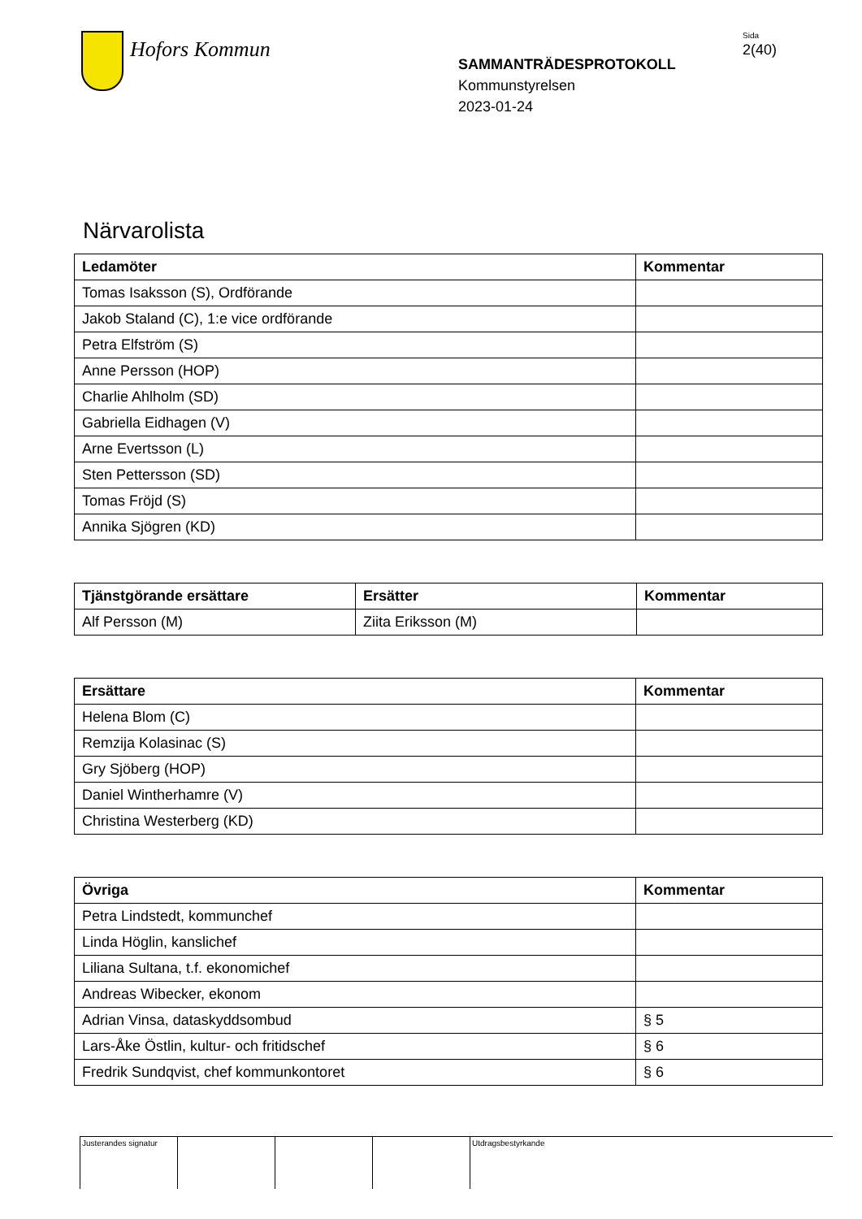Hofors Kommun
SAMMANTRÄDESPROTOKOLL
Kommunstyrelsen
2023-01-24
Sida
2(40)
Närvarolista
| Ledamöter | Kommentar |
| --- | --- |
| Tomas Isaksson (S), Ordförande | |
| Jakob Staland (C), 1:e vice ordförande | |
| Petra Elfström (S) | |
| Anne Persson (HOP) | |
| Charlie Ahlholm (SD) | |
| Gabriella Eidhagen (V) | |
| Arne Evertsson (L) | |
| Sten Pettersson (SD) | |
| Tomas Fröjd (S) | |
| Annika Sjögren (KD) | |
| Tjänstgörande ersättare | Ersätter | Kommentar |
| --- | --- | --- |
| Alf Persson (M) | Ziita Eriksson (M) | |
| Ersättare | Kommentar |
| --- | --- |
| Helena Blom (C) | |
| Remzija Kolasinac (S) | |
| Gry Sjöberg (HOP) | |
| Daniel Wintherhamre (V) | |
| Christina Westerberg (KD) | |
| Övriga | Kommentar |
| --- | --- |
| Petra Lindstedt, kommunchef | |
| Linda Höglin, kanslichef | |
| Liliana Sultana, t.f. ekonomichef | |
| Andreas Wibecker, ekonom | |
| Adrian Vinsa, dataskyddsombud | § 5 |
| Lars-Åke Östlin, kultur- och fritidschef | § 6 |
| Fredrik Sundqvist, chef kommunkontoret | § 6 |
Justerandes signatur
Utdragsbestyrkande